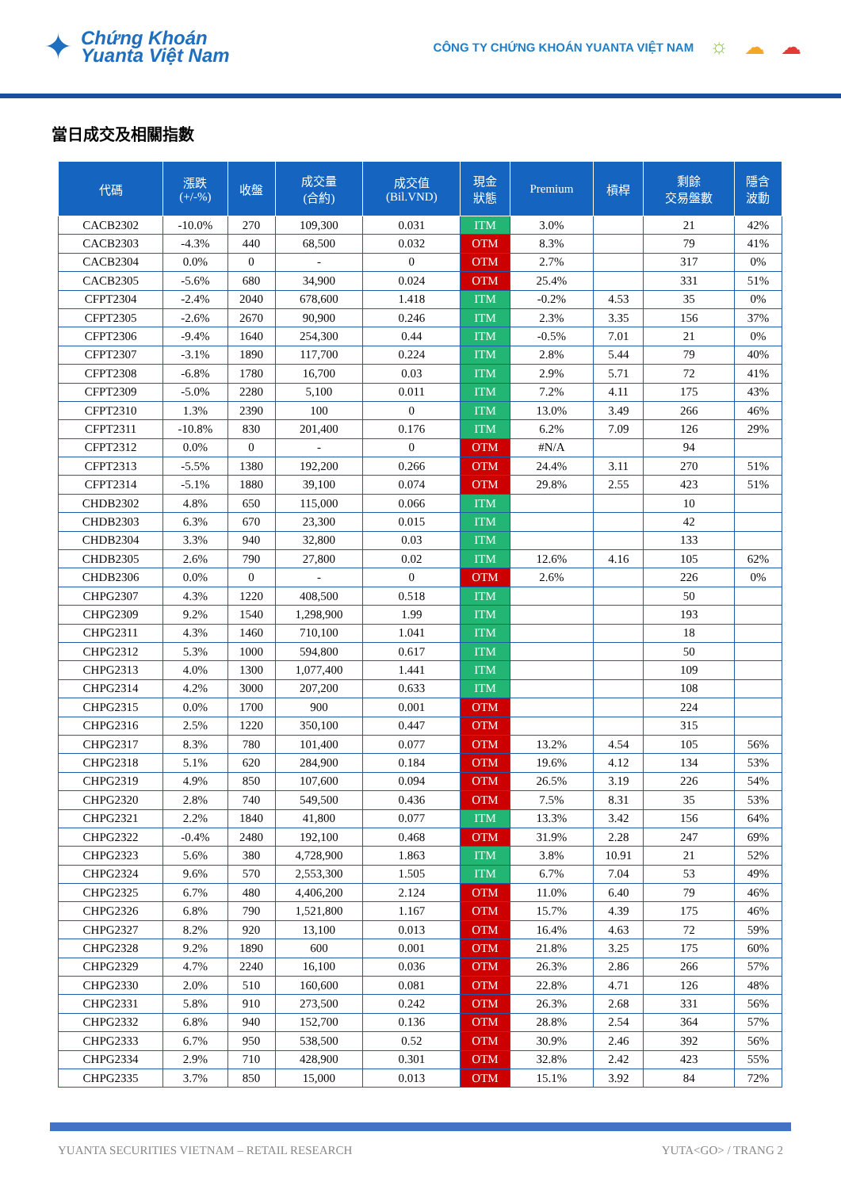✦
Chứng Khoán
Yuanta Việt Nam
CÔNG TY CHỨNG KHOÁN YUANTA VIỆT NAM
☼ ☁ ☁
當日成交及相關指數
| 代碼 | 漲跌 (+/-%) | 收盤 | 成交量 (合約) | 成交值 (Bil.VND) | 現金 狀態 | Premium | 槓桿 | 剩餘 交易盤數 | 隱含 波動 |
| --- | --- | --- | --- | --- | --- | --- | --- | --- | --- |
| CACB2302 | -10.0% | 270 | 109,300 | 0.031 | ITM | 3.0% | | 21 | 42% |
| CACB2303 | -4.3% | 440 | 68,500 | 0.032 | OTM | 8.3% | | 79 | 41% |
| CACB2304 | 0.0% | 0 | - | 0 | OTM | 2.7% | | 317 | 0% |
| CACB2305 | -5.6% | 680 | 34,900 | 0.024 | OTM | 25.4% | | 331 | 51% |
| CFPT2304 | -2.4% | 2040 | 678,600 | 1.418 | ITM | -0.2% | 4.53 | 35 | 0% |
| CFPT2305 | -2.6% | 2670 | 90,900 | 0.246 | ITM | 2.3% | 3.35 | 156 | 37% |
| CFPT2306 | -9.4% | 1640 | 254,300 | 0.44 | ITM | -0.5% | 7.01 | 21 | 0% |
| CFPT2307 | -3.1% | 1890 | 117,700 | 0.224 | ITM | 2.8% | 5.44 | 79 | 40% |
| CFPT2308 | -6.8% | 1780 | 16,700 | 0.03 | ITM | 2.9% | 5.71 | 72 | 41% |
| CFPT2309 | -5.0% | 2280 | 5,100 | 0.011 | ITM | 7.2% | 4.11 | 175 | 43% |
| CFPT2310 | 1.3% | 2390 | 100 | 0 | ITM | 13.0% | 3.49 | 266 | 46% |
| CFPT2311 | -10.8% | 830 | 201,400 | 0.176 | ITM | 6.2% | 7.09 | 126 | 29% |
| CFPT2312 | 0.0% | 0 | - | 0 | OTM | #N/A | | 94 | |
| CFPT2313 | -5.5% | 1380 | 192,200 | 0.266 | OTM | 24.4% | 3.11 | 270 | 51% |
| CFPT2314 | -5.1% | 1880 | 39,100 | 0.074 | OTM | 29.8% | 2.55 | 423 | 51% |
| CHDB2302 | 4.8% | 650 | 115,000 | 0.066 | ITM | | | 10 | |
| CHDB2303 | 6.3% | 670 | 23,300 | 0.015 | ITM | | | 42 | |
| CHDB2304 | 3.3% | 940 | 32,800 | 0.03 | ITM | | | 133 | |
| CHDB2305 | 2.6% | 790 | 27,800 | 0.02 | ITM | 12.6% | 4.16 | 105 | 62% |
| CHDB2306 | 0.0% | 0 | - | 0 | OTM | 2.6% | | 226 | 0% |
| CHPG2307 | 4.3% | 1220 | 408,500 | 0.518 | ITM | | | 50 | |
| CHPG2309 | 9.2% | 1540 | 1,298,900 | 1.99 | ITM | | | 193 | |
| CHPG2311 | 4.3% | 1460 | 710,100 | 1.041 | ITM | | | 18 | |
| CHPG2312 | 5.3% | 1000 | 594,800 | 0.617 | ITM | | | 50 | |
| CHPG2313 | 4.0% | 1300 | 1,077,400 | 1.441 | ITM | | | 109 | |
| CHPG2314 | 4.2% | 3000 | 207,200 | 0.633 | ITM | | | 108 | |
| CHPG2315 | 0.0% | 1700 | 900 | 0.001 | OTM | | | 224 | |
| CHPG2316 | 2.5% | 1220 | 350,100 | 0.447 | OTM | | | 315 | |
| CHPG2317 | 8.3% | 780 | 101,400 | 0.077 | OTM | 13.2% | 4.54 | 105 | 56% |
| CHPG2318 | 5.1% | 620 | 284,900 | 0.184 | OTM | 19.6% | 4.12 | 134 | 53% |
| CHPG2319 | 4.9% | 850 | 107,600 | 0.094 | OTM | 26.5% | 3.19 | 226 | 54% |
| CHPG2320 | 2.8% | 740 | 549,500 | 0.436 | OTM | 7.5% | 8.31 | 35 | 53% |
| CHPG2321 | 2.2% | 1840 | 41,800 | 0.077 | ITM | 13.3% | 3.42 | 156 | 64% |
| CHPG2322 | -0.4% | 2480 | 192,100 | 0.468 | OTM | 31.9% | 2.28 | 247 | 69% |
| CHPG2323 | 5.6% | 380 | 4,728,900 | 1.863 | ITM | 3.8% | 10.91 | 21 | 52% |
| CHPG2324 | 9.6% | 570 | 2,553,300 | 1.505 | ITM | 6.7% | 7.04 | 53 | 49% |
| CHPG2325 | 6.7% | 480 | 4,406,200 | 2.124 | OTM | 11.0% | 6.40 | 79 | 46% |
| CHPG2326 | 6.8% | 790 | 1,521,800 | 1.167 | OTM | 15.7% | 4.39 | 175 | 46% |
| CHPG2327 | 8.2% | 920 | 13,100 | 0.013 | OTM | 16.4% | 4.63 | 72 | 59% |
| CHPG2328 | 9.2% | 1890 | 600 | 0.001 | OTM | 21.8% | 3.25 | 175 | 60% |
| CHPG2329 | 4.7% | 2240 | 16,100 | 0.036 | OTM | 26.3% | 2.86 | 266 | 57% |
| CHPG2330 | 2.0% | 510 | 160,600 | 0.081 | OTM | 22.8% | 4.71 | 126 | 48% |
| CHPG2331 | 5.8% | 910 | 273,500 | 0.242 | OTM | 26.3% | 2.68 | 331 | 56% |
| CHPG2332 | 6.8% | 940 | 152,700 | 0.136 | OTM | 28.8% | 2.54 | 364 | 57% |
| CHPG2333 | 6.7% | 950 | 538,500 | 0.52 | OTM | 30.9% | 2.46 | 392 | 56% |
| CHPG2334 | 2.9% | 710 | 428,900 | 0.301 | OTM | 32.8% | 2.42 | 423 | 55% |
| CHPG2335 | 3.7% | 850 | 15,000 | 0.013 | OTM | 15.1% | 3.92 | 84 | 72% |
YUANTA SECURITIES VIETNAM – RETAIL RESEARCH YUTA<GO> / TRANG 2